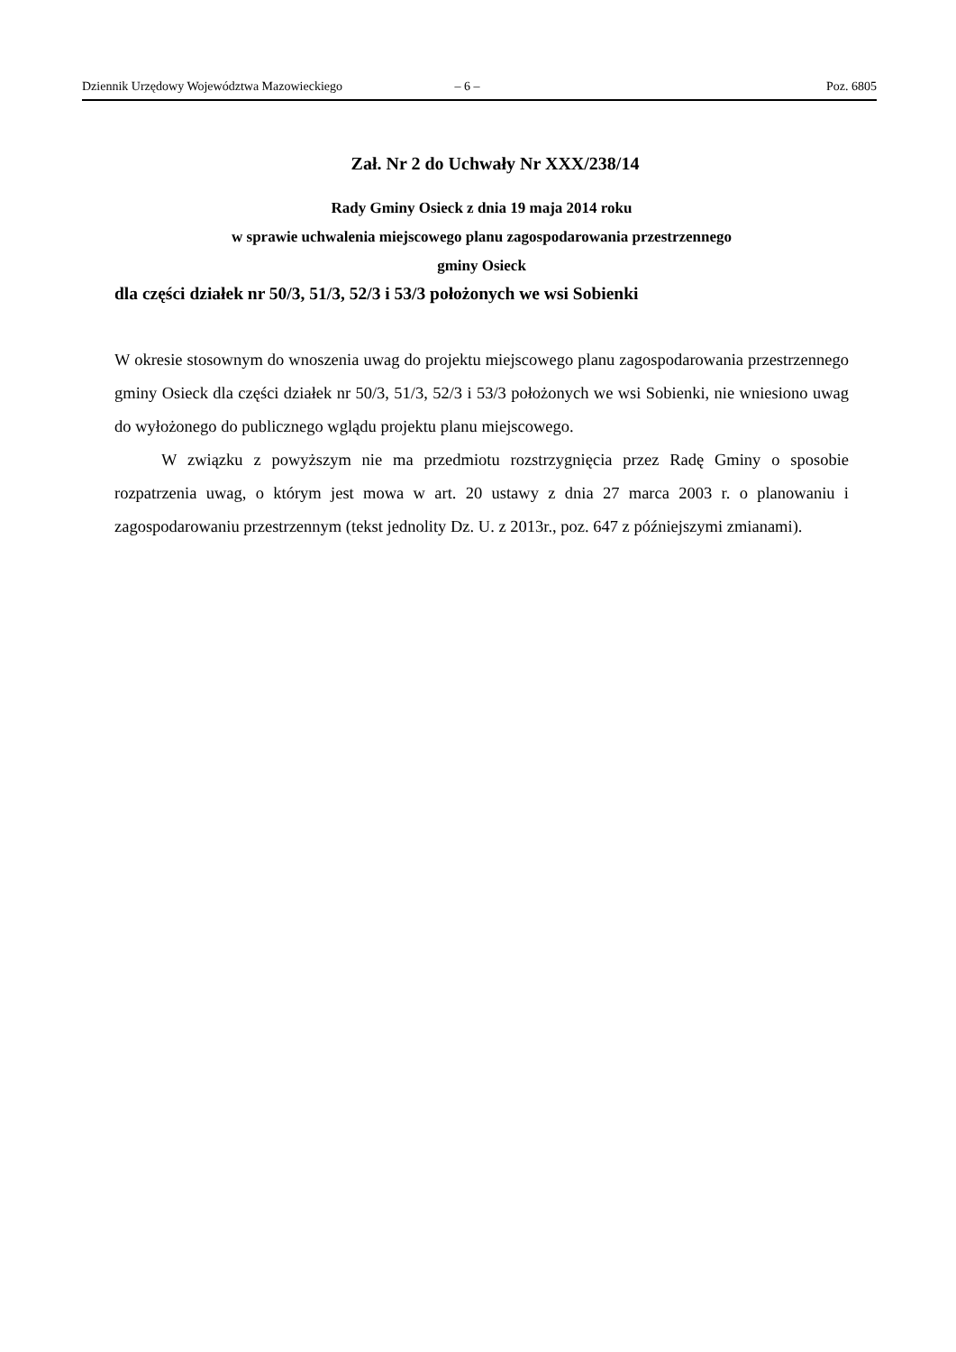Dziennik Urzędowy Województwa Mazowieckiego – 6 – Poz. 6805
Zał. Nr 2 do Uchwały Nr XXX/238/14
Rady Gminy Osieck z dnia 19 maja 2014 roku
w sprawie uchwalenia miejscowego planu zagospodarowania przestrzennego
gminy Osieck
dla części działek nr 50/3, 51/3, 52/3 i 53/3 położonych we wsi Sobienki
W okresie stosownym do wnoszenia uwag do projektu miejscowego planu zagospodarowania przestrzennego gminy Osieck dla części działek nr 50/3, 51/3, 52/3 i 53/3 położonych we wsi Sobienki, nie wniesiono uwag do wyłożonego do publicznego wglądu projektu planu miejscowego.
W związku z powyższym nie ma przedmiotu rozstrzygnięcia przez Radę Gminy o sposobie rozpatrzenia uwag, o którym jest mowa w art. 20 ustawy z dnia 27 marca 2003 r. o planowaniu i zagospodarowaniu przestrzennym (tekst jednolity Dz. U. z 2013r., poz. 647 z późniejszymi zmianami).